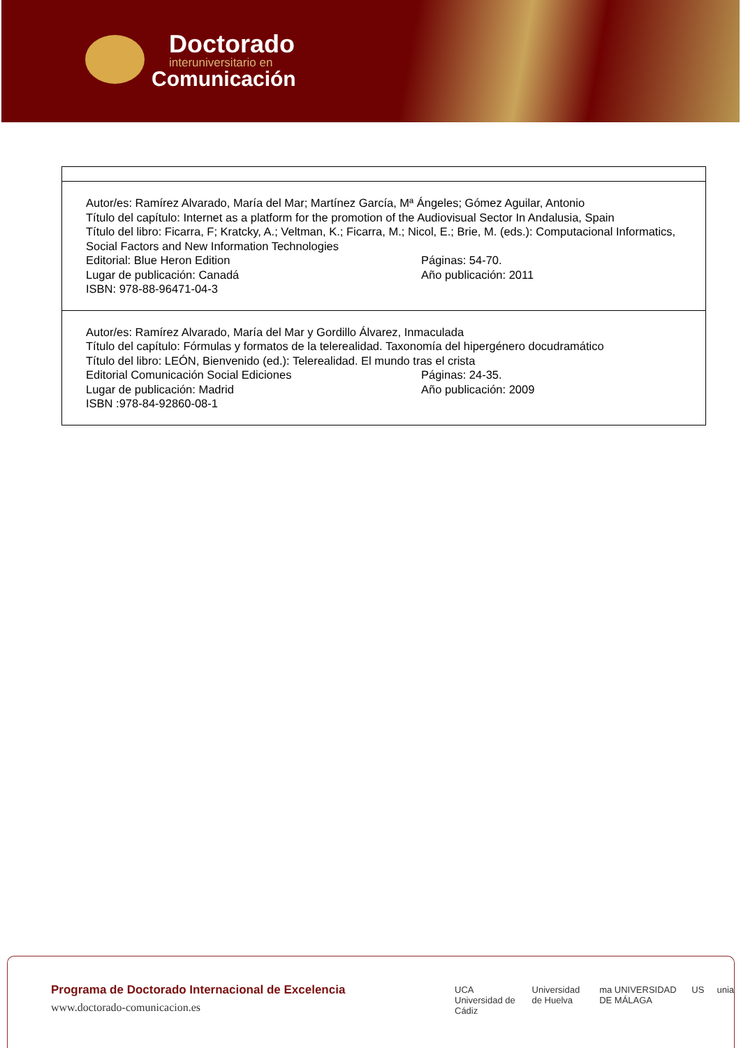Doctorado
interuniversitario en
Comunicación
| Autor/es: Ramírez Alvarado, María del Mar; Martínez García, Mª Ángeles; Gómez Aguilar, Antonio Título del capítulo: Internet as a platform for the promotion of the Audiovisual Sector In Andalusia, Spain Título del libro: Ficarra, F; Kratcky, A.; Veltman, K.; Ficarra, M.; Nicol, E.; Brie, M. (eds.): Computacional Informatics, Social Factors and New Information Technologies Editorial: Blue Heron Edition Páginas: 54-70. Lugar de publicación: Canadá Año publicación: 2011 ISBN: 978-88-96471-04-3 |
| Autor/es: Ramírez Alvarado, María del Mar y Gordillo Álvarez, Inmaculada Título del capítulo: Fórmulas y formatos de la telerealidad. Taxonomía del hipergénero docudramático Título del libro: LEÓN, Bienvenido (ed.): Telerealidad. El mundo tras el crista Editorial Comunicación Social Ediciones Páginas: 24-35. Lugar de publicación: Madrid Año publicación: 2009 ISBN :978-84-92860-08-1 |
Programa de Doctorado Internacional de Excelencia
www.doctorado-comunicacion.es
UCA Universidad de Cádiz Universidad de Huelva ma UNIVERSIDAD DE MÁLAGA US unia